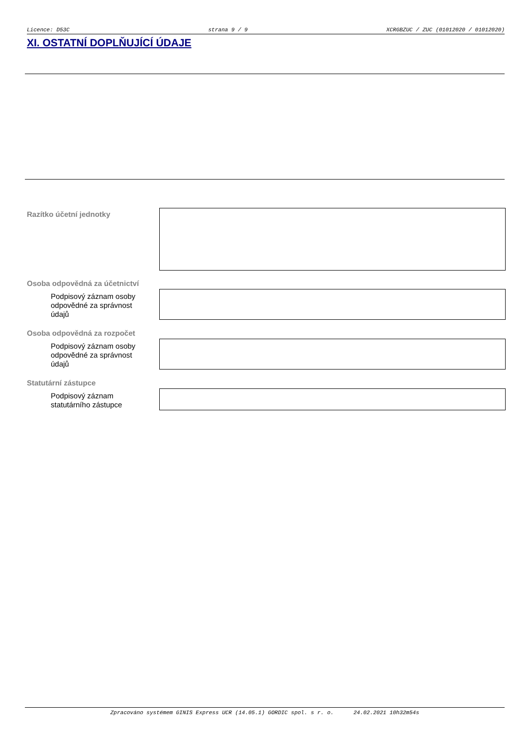Licence: D53C strana 9 / 9 XCRGBZUC / ZUC (01012020 / 01012020)
XI. OSTATNÍ DOPLŇUJÍCÍ ÚDAJE
Razítko účetní jednotky
Osoba odpovědná za účetnictví
Podpisový záznam osoby odpovědné za správnost údajů
Osoba odpovědná za rozpočet
Podpisový záznam osoby odpovědné za správnost údajů
Statutární zástupce
Podpisový záznam statutárního zástupce
Zpracováno systémem GINIS Express UCR (14.05.1) GORDIC spol. s r. o. 24.02.2021 10h32m54s